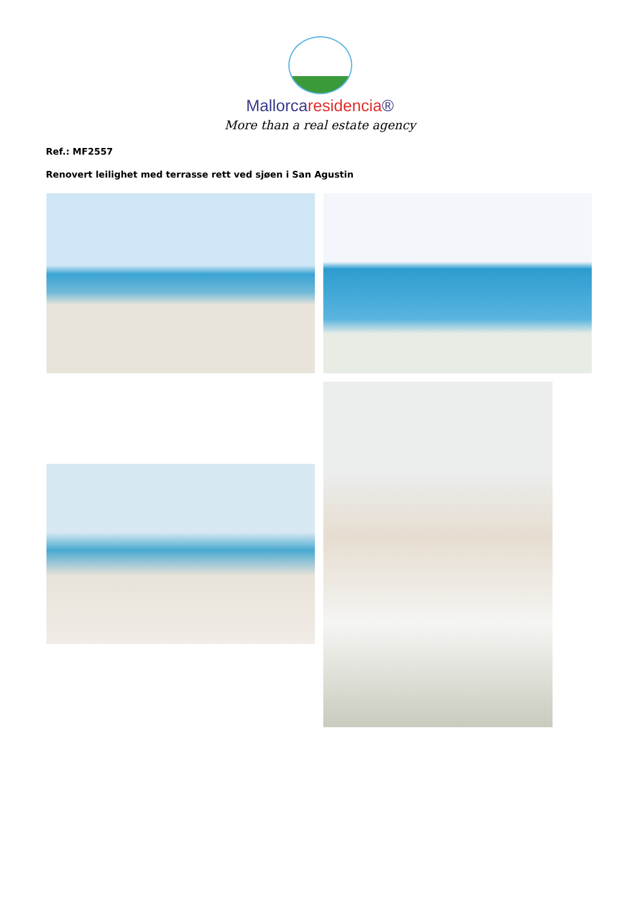Mallorcaresidencia®
More than a real estate agency
Ref.: MF2557
Renovert leilighet med terrasse rett ved sjøen i San Agustin